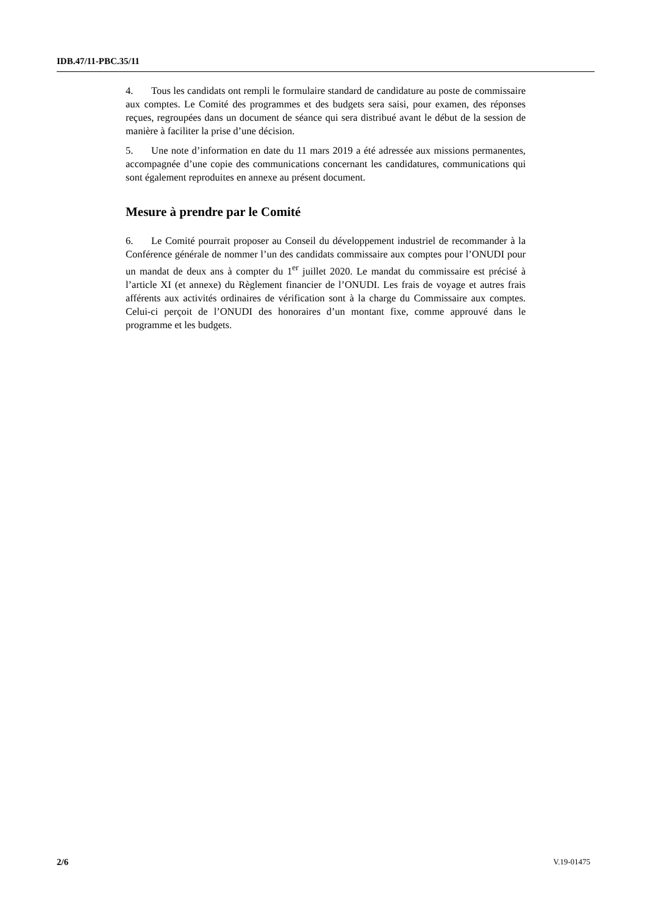IDB.47/11-PBC.35/11
4. Tous les candidats ont rempli le formulaire standard de candidature au poste de commissaire aux comptes. Le Comité des programmes et des budgets sera saisi, pour examen, des réponses reçues, regroupées dans un document de séance qui sera distribué avant le début de la session de manière à faciliter la prise d’une décision.
5. Une note d’information en date du 11 mars 2019 a été adressée aux missions permanentes, accompagnée d’une copie des communications concernant les candidatures, communications qui sont également reproduites en annexe au présent document.
Mesure à prendre par le Comité
6. Le Comité pourrait proposer au Conseil du développement industriel de recommander à la Conférence générale de nommer l’un des candidats commissaire aux comptes pour l’ONUDI pour un mandat de deux ans à compter du 1<sup>er</sup> juillet 2020. Le mandat du commissaire est précisé à l’article XI (et annexe) du Règlement financier de l’ONUDI. Les frais de voyage et autres frais afférents aux activités ordinaires de vérification sont à la charge du Commissaire aux comptes. Celui-ci perçoit de l’ONUDI des honoraires d’un montant fixe, comme approuvé dans le programme et les budgets.
2/6 V.19-01475